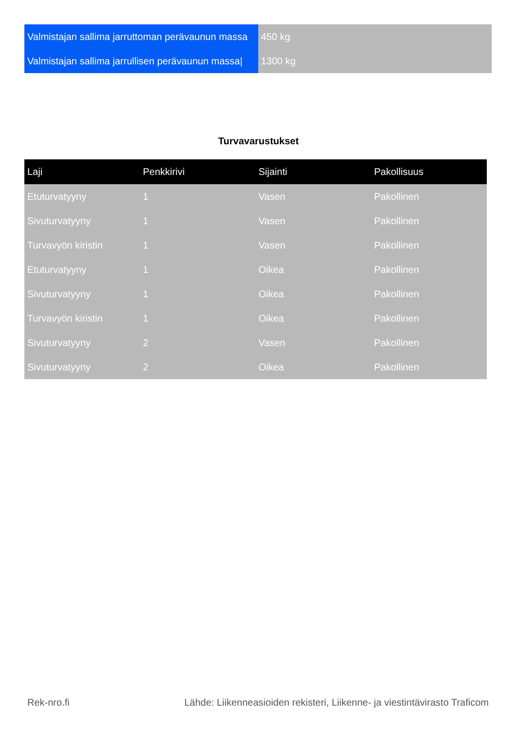| Valmistajan sallima jarruttoman perävaunun massa | 450 kg |
| Valmistajan sallima jarrullisen perävaunun massa/ | 1300 kg |
Turvavarustukset
| Laji | Penkkirivi | Sijainti | Pakollisuus |
| --- | --- | --- | --- |
| Etuturvatyyny | 1 | Vasen | Pakollinen |
| Sivuturvatyyny | 1 | Vasen | Pakollinen |
| Turvavyön kiristin | 1 | Vasen | Pakollinen |
| Etuturvatyyny | 1 | Oikea | Pakollinen |
| Sivuturvatyyny | 1 | Oikea | Pakollinen |
| Turvavyön kiristin | 1 | Oikea | Pakollinen |
| Sivuturvatyyny | 2 | Vasen | Pakollinen |
| Sivuturvatyyny | 2 | Oikea | Pakollinen |
Rek-nro.fi Lähde: Liikenneasioiden rekisteri, Liikenne- ja viestintävirasto Traficom